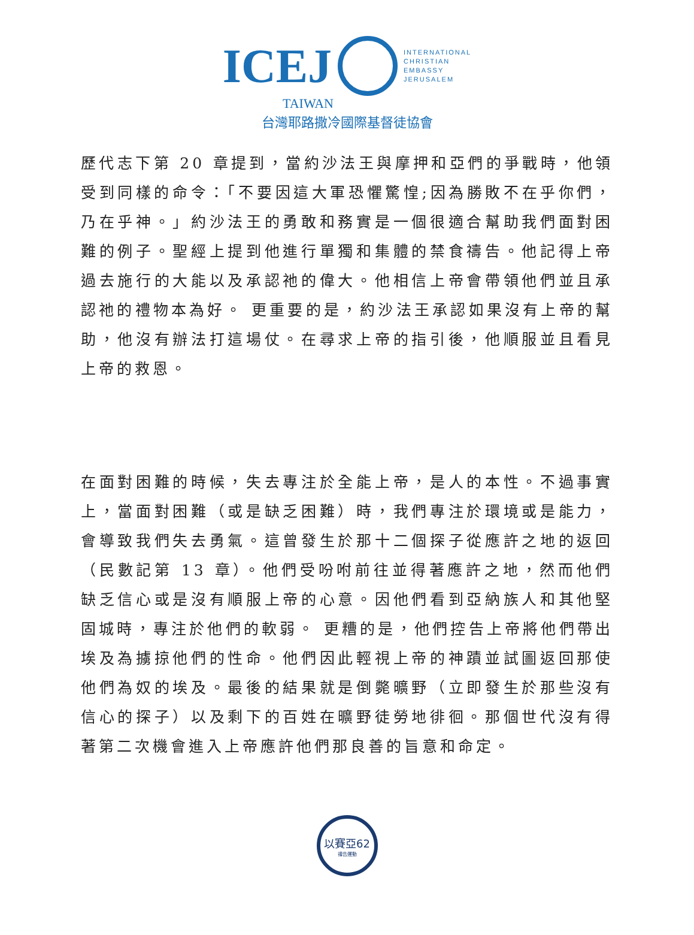ICEJ
INTERNATIONAL
CHRISTIAN
EMBASSY
JERUSALEM
TAIWAN
台灣耶路撒冷國際基督徒協會
歷代志下第 20 章提到，當約沙法王與摩押和亞們的爭戰時，他領受到同樣的命令：「不要因這大軍恐懼驚惶;因為勝敗不在乎你們，乃在乎神。」約沙法王的勇敢和務實是一個很適合幫助我們面對困難的例子。聖經上提到他進行單獨和集體的禁食禱告。他記得上帝過去施行的大能以及承認祂的偉大。他相信上帝會帶領他們並且承認祂的禮物本為好。 更重要的是，約沙法王承認如果沒有上帝的幫助，他沒有辦法打這場仗。在尋求上帝的指引後，他順服並且看見上帝的救恩。
在面對困難的時候，失去專注於全能上帝，是人的本性。不過事實上，當面對困難（或是缺乏困難）時，我們專注於環境或是能力，會導致我們失去勇氣。這曾發生於那十二個探子從應許之地的返回（民數記第 13 章）。他們受吩咐前往並得著應許之地，然而他們缺乏信心或是沒有順服上帝的心意。因他們看到亞納族人和其他堅固城時，專注於他們的軟弱。 更糟的是，他們控告上帝將他們帶出埃及為擄掠他們的性命。他們因此輕視上帝的神蹟並試圖返回那使他們為奴的埃及。最後的結果就是倒斃曠野（立即發生於那些沒有信心的探子）以及剩下的百姓在曠野徒勞地徘徊。那個世代沒有得著第二次機會進入上帝應許他們那良善的旨意和命定。
以賽亞62
禱告運動